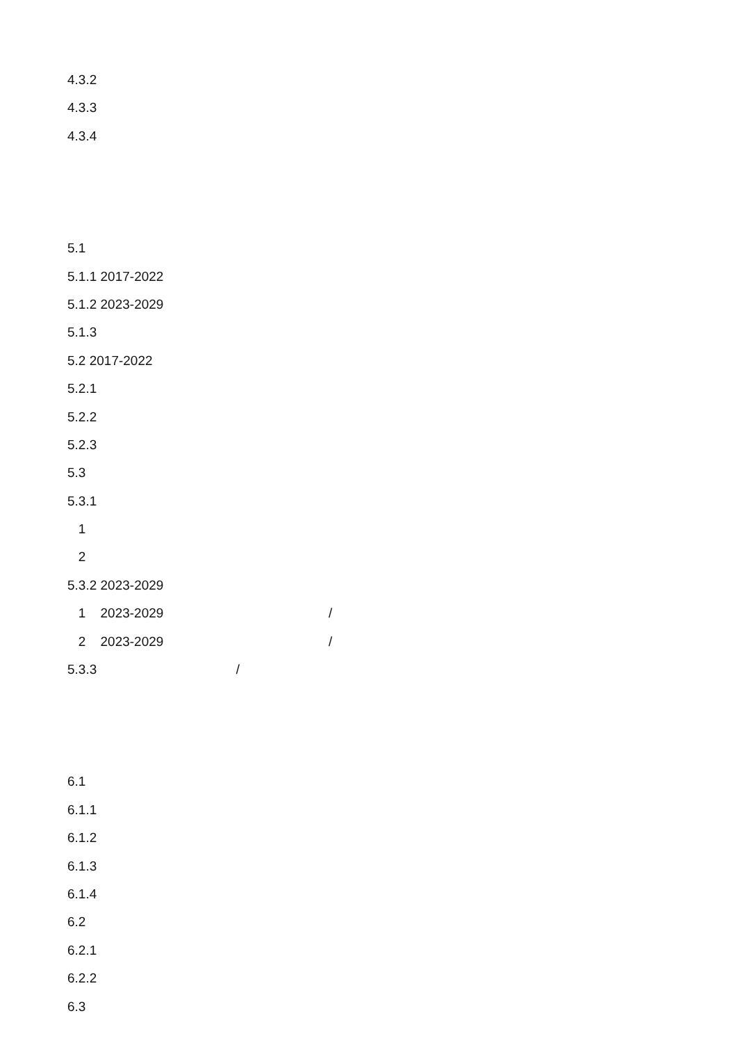4.3.2
4.3.3
4.3.4
5.1
5.1.1 2017-2022
5.1.2 2023-2029
5.1.3
5.2 2017-2022
5.2.1
5.2.2
5.2.3
5.3
5.3.1
1
2
5.3.2 2023-2029
1 2023-2029 /
2 2023-2029 /
5.3.3 /
6.1
6.1.1
6.1.2
6.1.3
6.1.4
6.2
6.2.1
6.2.2
6.3